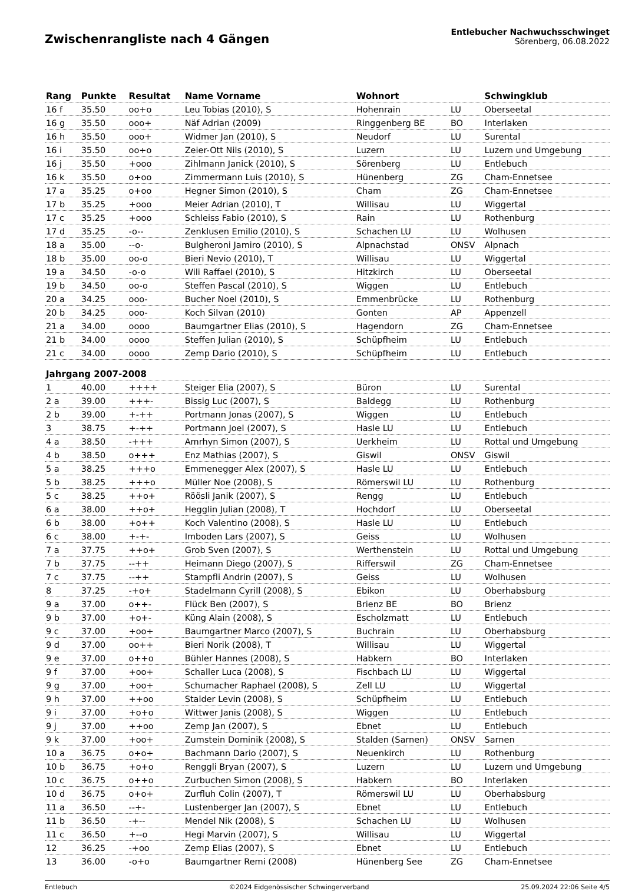Zwischenrangliste nach 4 Gängen
Entlebucher Nachwuchsschwinget
Sörenberg, 06.08.2022
| Rang | Punkte | Resultat | Name Vorname | Wohnort | | Schwingklub |
| --- | --- | --- | --- | --- | --- | --- |
| 16 f | 35.50 | oo+o | Leu Tobias (2010), S | Hohenrain | LU | Oberseetal |
| 16 g | 35.50 | ooo+ | Näf Adrian (2009) | Ringgenberg BE | BO | Interlaken |
| 16 h | 35.50 | ooo+ | Widmer Jan (2010), S | Neudorf | LU | Surental |
| 16 i | 35.50 | oo+o | Zeier-Ott Nils (2010), S | Luzern | LU | Luzern und Umgebung |
| 16 j | 35.50 | +ooo | Zihlmann Janick (2010), S | Sörenberg | LU | Entlebuch |
| 16 k | 35.50 | o+oo | Zimmermann Luis (2010), S | Hünenberg | ZG | Cham-Ennetsee |
| 17 a | 35.25 | o+oo | Hegner Simon (2010), S | Cham | ZG | Cham-Ennetsee |
| 17 b | 35.25 | +ooo | Meier Adrian (2010), T | Willisau | LU | Wiggertal |
| 17 c | 35.25 | +ooo | Schleiss Fabio (2010), S | Rain | LU | Rothenburg |
| 17 d | 35.25 | -o-- | Zenklusen Emilio (2010), S | Schachen LU | LU | Wolhusen |
| 18 a | 35.00 | --o- | Bulgheroni Jamiro (2010), S | Alpnachstad | ONSV | Alpnach |
| 18 b | 35.00 | oo-o | Bieri Nevio (2010), T | Willisau | LU | Wiggertal |
| 19 a | 34.50 | -o-o | Wili Raffael (2010), S | Hitzkirch | LU | Oberseetal |
| 19 b | 34.50 | oo-o | Steffen Pascal (2010), S | Wiggen | LU | Entlebuch |
| 20 a | 34.25 | ooo- | Bucher Noel (2010), S | Emmenbrücke | LU | Rothenburg |
| 20 b | 34.25 | ooo- | Koch Silvan (2010) | Gonten | AP | Appenzell |
| 21 a | 34.00 | oooo | Baumgartner Elias (2010), S | Hagendorn | ZG | Cham-Ennetsee |
| 21 b | 34.00 | oooo | Steffen Julian (2010), S | Schüpfheim | LU | Entlebuch |
| 21 c | 34.00 | oooo | Zemp Dario (2010), S | Schüpfheim | LU | Entlebuch |
| Jahrgang 2007-2008 | | | | | | |
| 1 | 40.00 | ++++ | Steiger Elia (2007), S | Büron | LU | Surental |
| 2 a | 39.00 | +++- | Bissig Luc (2007), S | Baldegg | LU | Rothenburg |
| 2 b | 39.00 | +-++ | Portmann Jonas (2007), S | Wiggen | LU | Entlebuch |
| 3 | 38.75 | +-++ | Portmann Joel (2007), S | Hasle LU | LU | Entlebuch |
| 4 a | 38.50 | -+++ | Amrhyn Simon (2007), S | Uerkheim | LU | Rottal und Umgebung |
| 4 b | 38.50 | o+++ | Enz Mathias (2007), S | Giswil | ONSV | Giswil |
| 5 a | 38.25 | +++o | Emmenegger Alex (2007), S | Hasle LU | LU | Entlebuch |
| 5 b | 38.25 | +++o | Müller Noe (2008), S | Römerswil LU | LU | Rothenburg |
| 5 c | 38.25 | ++o+ | Röösli Janik (2007), S | Rengg | LU | Entlebuch |
| 6 a | 38.00 | ++o+ | Hegglin Julian (2008), T | Hochdorf | LU | Oberseetal |
| 6 b | 38.00 | +o++ | Koch Valentino (2008), S | Hasle LU | LU | Entlebuch |
| 6 c | 38.00 | +-+- | Imboden Lars (2007), S | Geiss | LU | Wolhusen |
| 7 a | 37.75 | ++o+ | Grob Sven (2007), S | Werthenstein | LU | Rottal und Umgebung |
| 7 b | 37.75 | --++ | Heimann Diego (2007), S | Rifferswil | ZG | Cham-Ennetsee |
| 7 c | 37.75 | --++ | Stampfli Andrin (2007), S | Geiss | LU | Wolhusen |
| 8 | 37.25 | -+o+ | Stadelmann Cyrill (2008), S | Ebikon | LU | Oberhabsburg |
| 9 a | 37.00 | o++- | Flück Ben (2007), S | Brienz BE | BO | Brienz |
| 9 b | 37.00 | +o+- | Küng Alain (2008), S | Escholzmatt | LU | Entlebuch |
| 9 c | 37.00 | +oo+ | Baumgartner Marco (2007), S | Buchrain | LU | Oberhabsburg |
| 9 d | 37.00 | oo++ | Bieri Norik (2008), T | Willisau | LU | Wiggertal |
| 9 e | 37.00 | o++o | Bühler Hannes (2008), S | Habkern | BO | Interlaken |
| 9 f | 37.00 | +oo+ | Schaller Luca (2008), S | Fischbach LU | LU | Wiggertal |
| 9 g | 37.00 | +oo+ | Schumacher Raphael (2008), S | Zell LU | LU | Wiggertal |
| 9 h | 37.00 | ++oo | Stalder Levin (2008), S | Schüpfheim | LU | Entlebuch |
| 9 i | 37.00 | +o+o | Wittwer Janis (2008), S | Wiggen | LU | Entlebuch |
| 9 j | 37.00 | ++oo | Zemp Jan (2007), S | Ebnet | LU | Entlebuch |
| 9 k | 37.00 | +oo+ | Zumstein Dominik (2008), S | Stalden (Sarnen) | ONSV | Sarnen |
| 10 a | 36.75 | o+o+ | Bachmann Dario (2007), S | Neuenkirch | LU | Rothenburg |
| 10 b | 36.75 | +o+o | Renggli Bryan (2007), S | Luzern | LU | Luzern und Umgebung |
| 10 c | 36.75 | o++o | Zurbuchen Simon (2008), S | Habkern | BO | Interlaken |
| 10 d | 36.75 | o+o+ | Zurfluh Colin (2007), T | Römerswil LU | LU | Oberhabsburg |
| 11 a | 36.50 | --+- | Lustenberger Jan (2007), S | Ebnet | LU | Entlebuch |
| 11 b | 36.50 | -+-- | Mendel Nik (2008), S | Schachen LU | LU | Wolhusen |
| 11 c | 36.50 | +--o | Hegi Marvin (2007), S | Willisau | LU | Wiggertal |
| 12 | 36.25 | -+oo | Zemp Elias (2007), S | Ebnet | LU | Entlebuch |
| 13 | 36.00 | -o+o | Baumgartner Remi (2008) | Hünenberg See | ZG | Cham-Ennetsee |
Entlebuch ©2024 Eidgenössischer Schwingerverband 25.09.2024 22:06 Seite 4/5